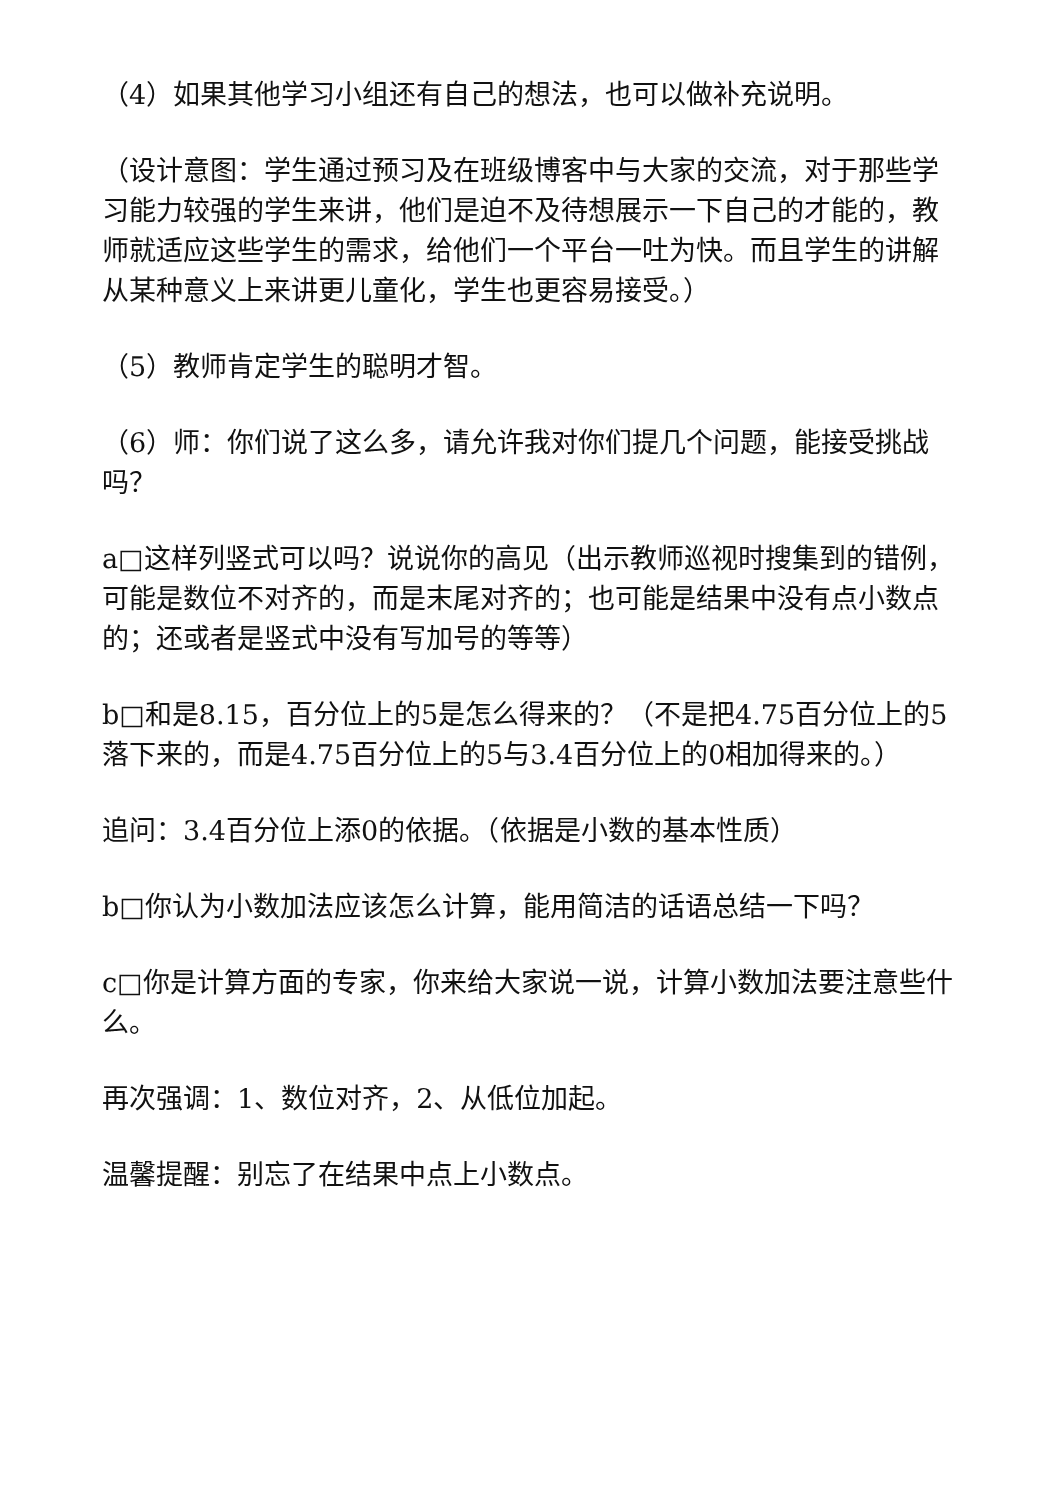（4）如果其他学习小组还有自己的想法，也可以做补充说明。
（设计意图：学生通过预习及在班级博客中与大家的交流，对于那些学习能力较强的学生来讲，他们是迫不及待想展示一下自己的才能的，教师就适应这些学生的需求，给他们一个平台一吐为快。而且学生的讲解从某种意义上来讲更儿童化，学生也更容易接受。）
（5）教师肯定学生的聪明才智。
（6）师：你们说了这么多，请允许我对你们提几个问题，能接受挑战吗？
a□这样列竖式可以吗？说说你的高见（出示教师巡视时搜集到的错例，可能是数位不对齐的，而是末尾对齐的；也可能是结果中没有点小数点的；还或者是竖式中没有写加号的等等）
b□和是8.15，百分位上的5是怎么得来的？（不是把4.75百分位上的5落下来的，而是4.75百分位上的5与3.4百分位上的0相加得来的。）
追问：3.4百分位上添0的依据。（依据是小数的基本性质）
b□你认为小数加法应该怎么计算，能用简洁的话语总结一下吗？
c□你是计算方面的专家，你来给大家说一说，计算小数加法要注意些什么。
再次强调：1、数位对齐，2、从低位加起。
温馨提醒：别忘了在结果中点上小数点。